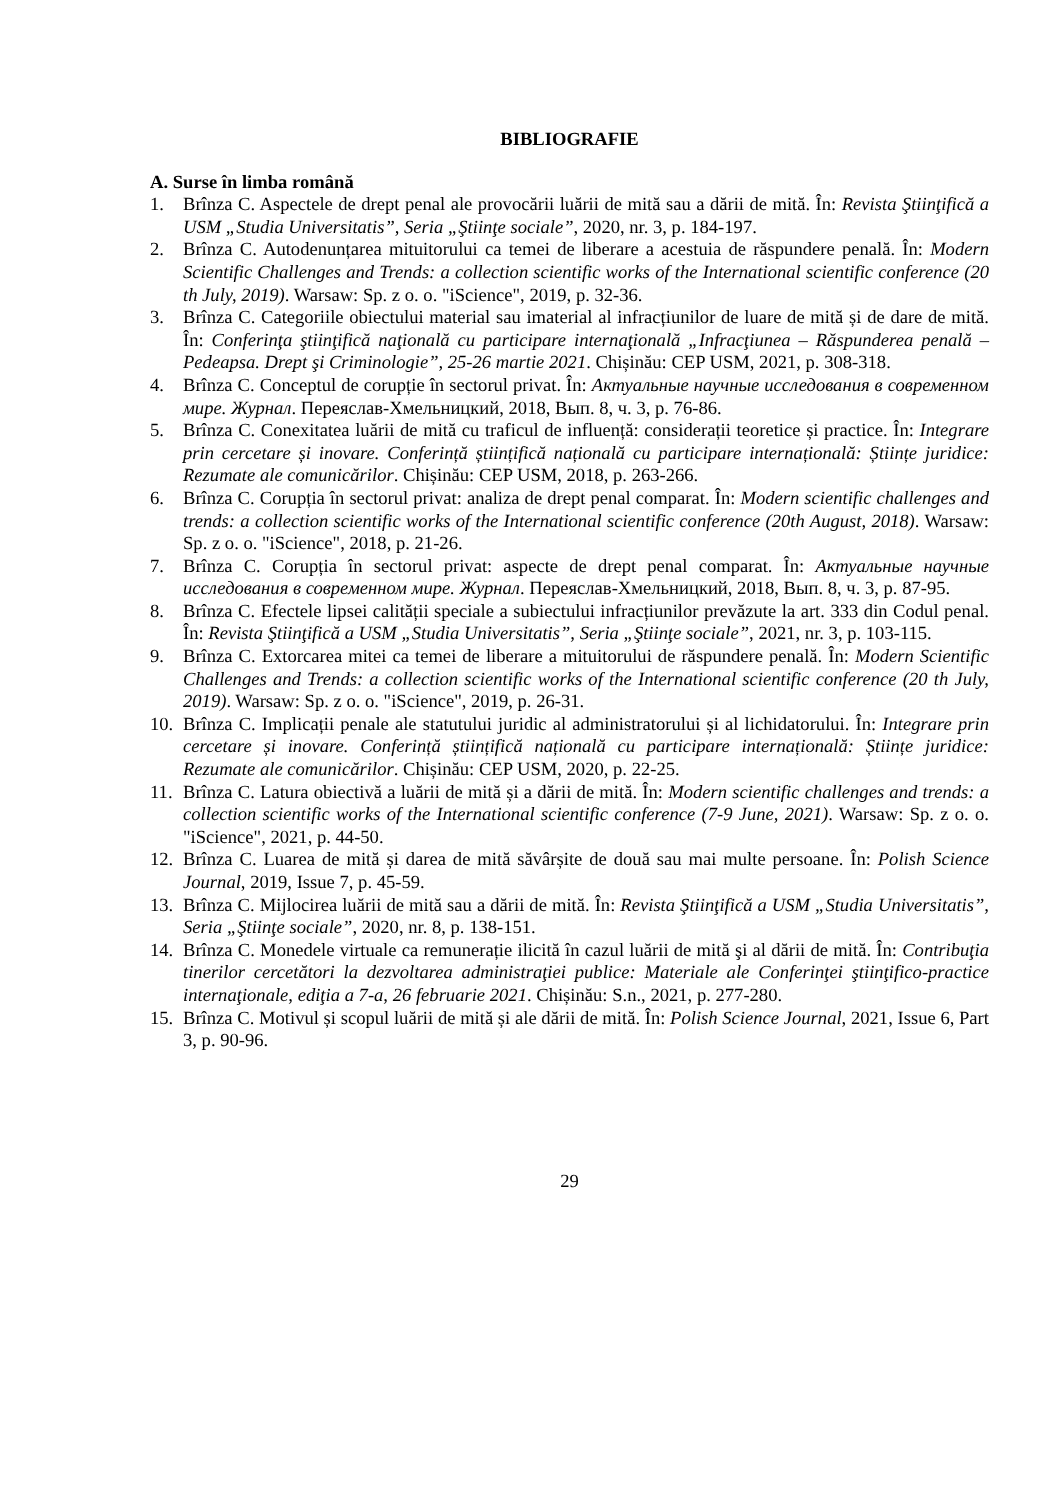BIBLIOGRAFIE
A. Surse în limba română
1. Brînza C. Aspectele de drept penal ale provocării luării de mită sau a dării de mită. În: Revista Ştiinţifică a USM „Studia Universitatis”, Seria „Ştiinţe sociale”, 2020, nr. 3, p. 184-197.
2. Brînza C. Autodenunțarea mituitorului ca temei de liberare a acestuia de răspundere penală. În: Modern Scientific Challenges and Trends: a collection scientific works of the International scientific conference (20 th July, 2019). Warsaw: Sp. z o. o. "iScience", 2019, p. 32-36.
3. Brînza C. Categoriile obiectului material sau imaterial al infracțiunilor de luare de mită și de dare de mită. În: Conferinţa ştiinţifică naţională cu participare internaţională „Infracţiunea – Răspunderea penală – Pedeapsa. Drept şi Criminologie”, 25-26 martie 2021. Chișinău: CEP USM, 2021, p. 308-318.
4. Brînza C. Conceptul de corupție în sectorul privat. În: Актуальные научные исследования в современном мире. Журнал. Переяслав-Хмельницкий, 2018, Вып. 8, ч. 3, p. 76-86.
5. Brînza C. Conexitatea luării de mită cu traficul de influență: considerații teoretice și practice. În: Integrare prin cercetare și inovare. Conferință științifică națională cu participare internațională: Științe juridice: Rezumate ale comunicărilor. Chișinău: CEP USM, 2018, p. 263-266.
6. Brînza C. Corupția în sectorul privat: analiza de drept penal comparat. În: Modern scientific challenges and trends: a collection scientific works of the International scientific conference (20th August, 2018). Warsaw: Sp. z o. o. "iScience", 2018, p. 21-26.
7. Brînza C. Corupția în sectorul privat: aspecte de drept penal comparat. În: Актуальные научные исследования в современном мире. Журнал. Переяслав-Хмельницкий, 2018, Вып. 8, ч. 3, p. 87-95.
8. Brînza C. Efectele lipsei calității speciale a subiectului infracțiunilor prevăzute la art. 333 din Codul penal. În: Revista Ştiinţifică a USM „Studia Universitatis”, Seria „Ştiinţe sociale”, 2021, nr. 3, p. 103-115.
9. Brînza C. Extorcarea mitei ca temei de liberare a mituitorului de răspundere penală. În: Modern Scientific Challenges and Trends: a collection scientific works of the International scientific conference (20 th July, 2019). Warsaw: Sp. z o. o. "iScience", 2019, p. 26-31.
10. Brînza C. Implicații penale ale statutului juridic al administratorului și al lichidatorului. În: Integrare prin cercetare și inovare. Conferință științifică națională cu participare internațională: Științe juridice: Rezumate ale comunicărilor. Chișinău: CEP USM, 2020, p. 22-25.
11. Brînza C. Latura obiectivă a luării de mită și a dării de mită. În: Modern scientific challenges and trends: a collection scientific works of the International scientific conference (7-9 June, 2021). Warsaw: Sp. z o. o. "iScience", 2021, p. 44-50.
12. Brînza C. Luarea de mită și darea de mită săvârșite de două sau mai multe persoane. În: Polish Science Journal, 2019, Issue 7, p. 45-59.
13. Brînza C. Mijlocirea luării de mită sau a dării de mită. În: Revista Ştiinţifică a USM „Studia Universitatis”, Seria „Ştiinţe sociale”, 2020, nr. 8, p. 138-151.
14. Brînza C. Monedele virtuale ca remunerație ilicită în cazul luării de mită şi al dării de mită. În: Contribuţia tinerilor cercetători la dezvoltarea administraţiei publice: Materiale ale Conferinţei ştiinţifico-practice internaţionale, ediţia a 7-a, 26 februarie 2021. Chișinău: S.n., 2021, p. 277-280.
15. Brînza C. Motivul și scopul luării de mită și ale dării de mită. În: Polish Science Journal, 2021, Issue 6, Part 3, p. 90-96.
29